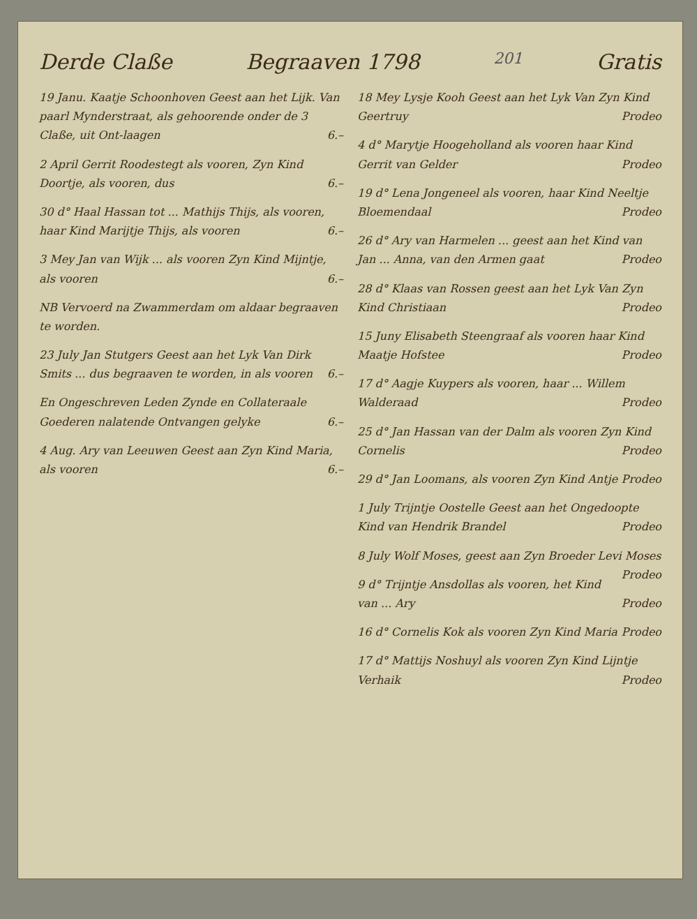Derde Claße Begraaven 1798 201 Gratis
19 Janu. Kaatje Schoonhoven Geest aan het Lijk. Van paarl Mynderstraat, als gehoorende onder de 3 Claße, uit Ont-laagen 6.–
2 April Gerrit Roodestegt als vooren, Zyn Kind Doortje, als vooren, dus 6.–
30 d° Haal Hassan tot ... Mathijs Thijs, als vooren, haar Kind Marijtje Thijs, als vooren 6.–
3 Mey Jan van Wijk ... als vooren Zyn Kind Mijntje, als vooren 6.–
NB Vervoerd na Zwammerdam om aldaar begraaven te worden.
23 July Jan Stutgers Geest aan het Lyk Van Dirk Smits ... dus begraaven te worden, in als vooren 6.–
En Ongeschreven Leden Zynde en Collateraale Goederen nalatende Ontvangen gelyke 6.–
4 Aug. Ary van Leeuwen Geest aan Zyn Kind Maria, als vooren 6.–
18 Mey Lysje Kooh Geest aan het Lyk Van Zyn Kind Geertruy Prodeo
4 d° Marytje Hoogeholland als vooren haar Kind Gerrit van Gelder Prodeo
19 d° Lena Jongeneel als vooren, haar Kind Neeltje Bloemendaal Prodeo
26 d° Ary van Harmelen ... geest aan het Kind van Jan ... Anna, van den Armen gaat Prodeo
28 d° Klaas van Rossen geest aan het Lyk Van Zyn Kind Christiaan Prodeo
15 Juny Elisabeth Steengraaf als vooren haar Kind Maatje Hofstee Prodeo
17 d° Aagje Kuypers als vooren, haar ... Willem Walderaad Prodeo
25 d° Jan Hassan van der Dalm als vooren Zyn Kind Cornelis Prodeo
29 d° Jan Loomans, als vooren Zyn Kind Antje Prodeo
1 July Trijntje Oostelle Geest aan het Ongedoopte Kind van Hendrik Brandel Prodeo
8 July Wolf Moses, geest aan Zyn Broeder Levi Moses Prodeo
9 d° Trijntje Ansdollas als vooren, het Kind van ... Ary Prodeo
16 d° Cornelis Kok als vooren Zyn Kind Maria Prodeo
17 d° Mattijs Noshuyl als vooren Zyn Kind Lijntje Verhaik Prodeo